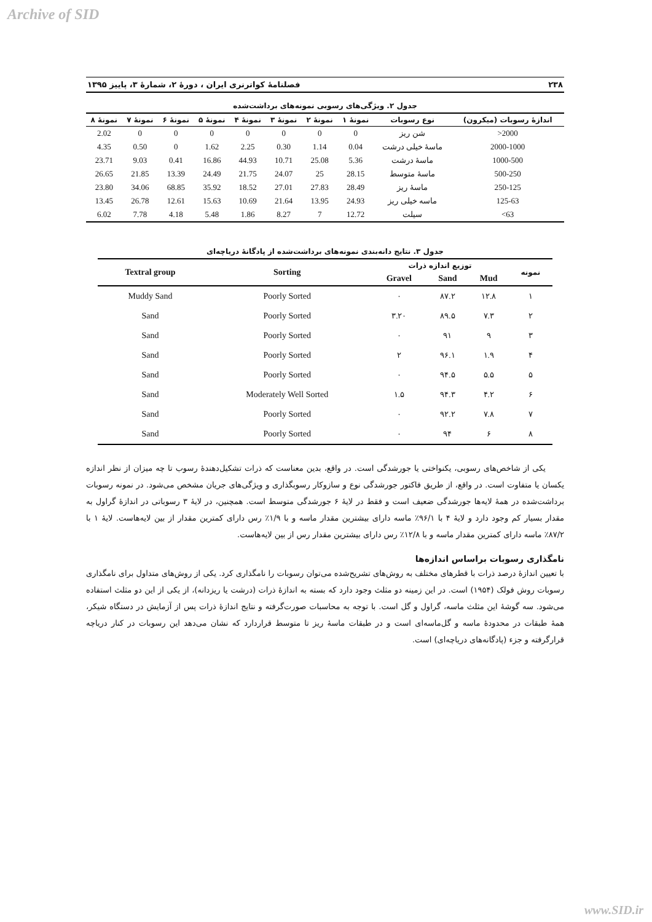Archive of SID
۲۳۸ فصلنامهٔ کواترنری ایران ، دورهٔ ۲، شمارهٔ ۳، پاییز ۱۳۹۵
جدول ۲. ویژگی‌های رسوبی نمونه‌های برداشت‌شده
| اندازهٔ رسوبات (میکرون) | نوع رسوبات | نمونهٔ ۱ | نمونهٔ ۲ | نمونهٔ ۳ | نمونهٔ ۴ | نمونهٔ ۵ | نمونهٔ ۶ | نمونهٔ ۷ | نمونهٔ ۸ |
| --- | --- | --- | --- | --- | --- | --- | --- | --- | --- |
| 2000< | شن ریز | 0 | 0 | 0 | 0 | 0 | 0 | 0 | 2.02 |
| 2000-1000 | ماسهٔ خیلی درشت | 0.04 | 1.14 | 0.30 | 2.25 | 1.62 | 0 | 0.50 | 4.35 |
| 1000-500 | ماسهٔ درشت | 5.36 | 25.08 | 10.71 | 44.93 | 16.86 | 0.41 | 9.03 | 23.71 |
| 500-250 | ماسهٔ متوسط | 28.15 | 25 | 24.07 | 21.75 | 24.49 | 13.39 | 21.85 | 26.65 |
| 250-125 | ماسهٔ ریز | 28.49 | 27.83 | 27.01 | 18.52 | 35.92 | 68.85 | 34.06 | 23.80 |
| 125-63 | ماسه خیلی ریز | 24.93 | 13.95 | 21.64 | 10.69 | 15.63 | 12.61 | 26.78 | 13.45 |
| 63> | سیلت | 12.72 | 7 | 8.27 | 1.86 | 5.48 | 4.18 | 7.78 | 6.02 |
جدول ۳. نتایج دانه‌بندی نمونه‌های برداشت‌شده از پادگانهٔ دریاچه‌ای
| نمونه | توزیع اندازه ذرات | | | Sorting | Textral group |
| --- | --- | --- | --- | --- | --- |
| | Mud | Sand | Gravel | | |
| ۱ | ۱۲.۸ | ۸۷.۲ | ۰ | Poorly Sorted | Muddy Sand |
| ۲ | ۷.۳ | ۸۹.۵ | ۳.۲۰ | Poorly Sorted | Sand |
| ۳ | ۹ | ۹۱ | ۰ | Poorly Sorted | Sand |
| ۴ | ۱.۹ | ۹۶.۱ | ۲ | Poorly Sorted | Sand |
| ۵ | ۵.۵ | ۹۴.۵ | ۰ | Poorly Sorted | Sand |
| ۶ | ۴.۲ | ۹۴.۳ | ۱.۵ | Moderately Well Sorted | Sand |
| ۷ | ۷.۸ | ۹۲.۲ | ۰ | Poorly Sorted | Sand |
| ۸ | ۶ | ۹۴ | ۰ | Poorly Sorted | Sand |
یکی از شاخص‌های رسوبی، یکنواختی یا جورشدگی است. در واقع، بدین معناست که ذرات تشکیل‌دهندهٔ رسوب تا چه میزان از نظر اندازه یکسان یا متفاوت است. در واقع، از طریق فاکتور جورشدگی نوع و سازوکار رسوبگذاری و ویژگی‌های جریان مشخص می‌شود. در نمونه رسوبات برداشت‌شده در همهٔ لایه‌ها جورشدگی ضعیف است و فقط در لایهٔ ۶ جورشدگی متوسط است. همچنین، در لایهٔ ۳ رسوباتی در اندازهٔ گراول به مقدار بسیار کم وجود دارد و لایهٔ ۴ با ۹۶/۱٪ ماسه دارای بیشترین مقدار ماسه و با ۱/۹٪ رس دارای کمترین مقدار از بین لایه‌هاست. لایهٔ ۱ با ۸۷/۲٪ ماسه دارای کمترین مقدار ماسه و با ۱۲/۸٪ رس دارای بیشترین مقدار رس از بین لایه‌هاست.
نامگذاری رسوبات براساس اندازه‌ها
با تعیین اندازهٔ درصد ذرات با قطرهای مختلف به روش‌های تشریح‌شده می‌توان رسوبات را نامگذاری کرد. یکی از روش‌های متداول برای نامگذاری رسوبات روش فولک (۱۹۵۴) است. در این زمینه دو مثلث وجود دارد که بسته به اندازهٔ ذرات (درشت یا ریزدانه)، از یکی از این دو مثلث استفاده می‌شود. سه گوشهٔ این مثلث ماسه، گراول و گل است. با توجه به محاسبات صورت‌گرفته و نتایج اندازهٔ ذرات پس از آزمایش در دستگاه شیکر، همهٔ طبقات در محدودهٔ ماسه و گل‌ماسه‌ای است و در طبقات ماسهٔ ریز تا متوسط قراردارد که نشان می‌دهد این رسوبات در کنار دریاچه قرارگرفته و جزء (پادگانه‌های دریاچه‌ای) است.
www.SID.ir